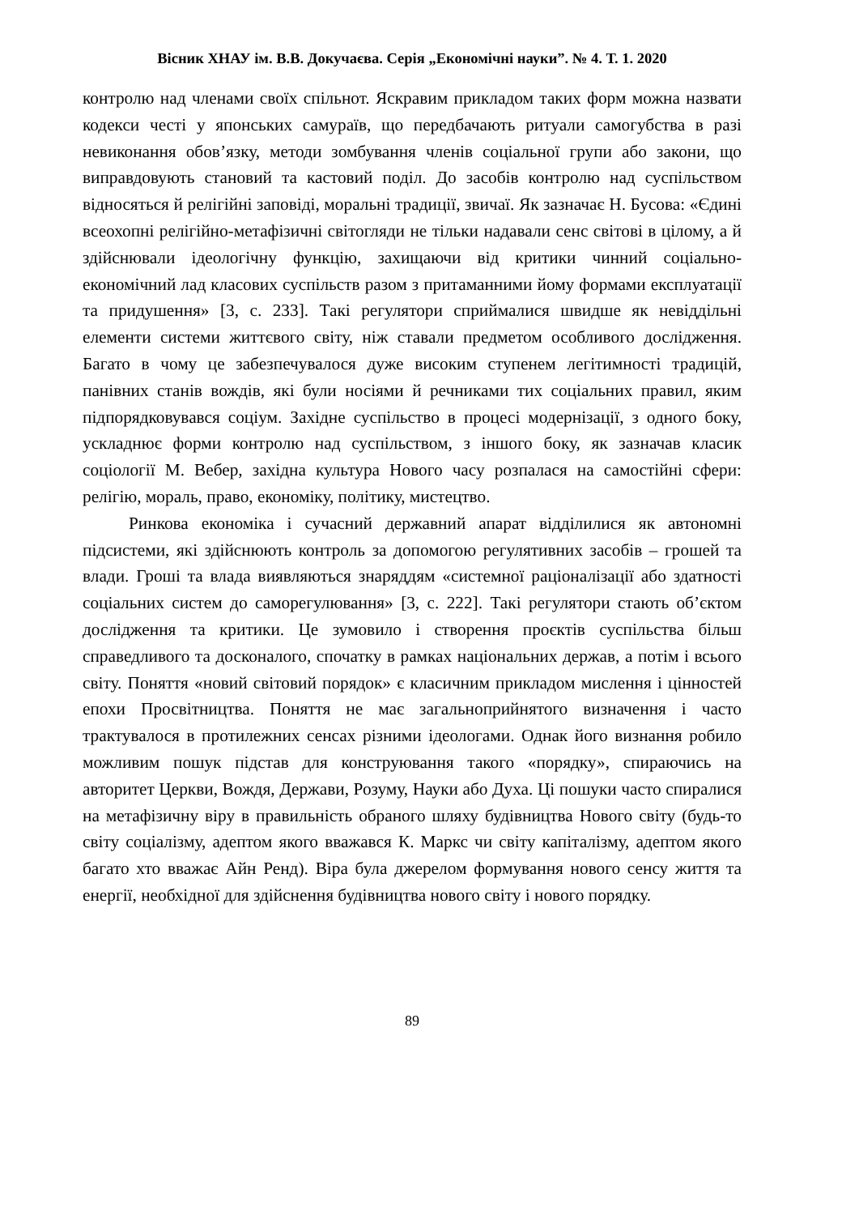Вісник ХНАУ ім. В.В. Докучаєва. Серія „Економічні науки”. № 4. Т. 1. 2020
контролю над членами своїх спільнот. Яскравим прикладом таких форм можна назвати кодекси честі у японських самураїв, що передбачають ритуали самогубства в разі невиконання обов’язку, методи зомбування членів соціальної групи або закони, що виправдовують становий та кастовий поділ. До засобів контролю над суспільством відносяться й релігійні заповіді, моральні традиції, звичаї. Як зазначає Н. Бусова: «Єдині всеохопні релігійно-метафізичні світогляди не тільки надавали сенс світові в цілому, а й здійснювали ідеологічну функцію, захищаючи від критики чинний соціально-економічний лад класових суспільств разом з притаманними йому формами експлуатації та придушення» [3, с. 233]. Такі регулятори сприймалися швидше як невіддільні елементи системи життєвого світу, ніж ставали предметом особливого дослідження. Багато в чому це забезпечувалося дуже високим ступенем легітимності традицій, панівних станів вождів, які були носіями й речниками тих соціальних правил, яким підпорядковувався соціум. Західне суспільство в процесі модернізації, з одного боку, ускладнює форми контролю над суспільством, з іншого боку, як зазначав класик соціології М. Вебер, західна культура Нового часу розпалася на самостійні сфери: релігію, мораль, право, економіку, політику, мистецтво.
Ринкова економіка і сучасний державний апарат відділилися як автономні підсистеми, які здійснюють контроль за допомогою регулятивних засобів – грошей та влади. Гроші та влада виявляються знаряддям «системної раціоналізації або здатності соціальних систем до саморегулювання» [3, с. 222]. Такі регулятори стають об’єктом дослідження та критики. Це зумовило і створення проєктів суспільства більш справедливого та досконалого, спочатку в рамках національних держав, а потім і всього світу. Поняття «новий світовий порядок» є класичним прикладом мислення і цінностей епохи Просвітництва. Поняття не має загальноприйнятого визначення і часто трактувалося в протилежних сенсах різними ідеологами. Однак його визнання робило можливим пошук підстав для конструювання такого «порядку», спираючись на авторитет Церкви, Вождя, Держави, Розуму, Науки або Духа. Ці пошуки часто спиралися на метафізичну віру в правильність обраного шляху будівництва Нового світу (будь-то світу соціалізму, адептом якого вважався К. Маркс чи світу капіталізму, адептом якого багато хто вважає Айн Ренд). Віра була джерелом формування нового сенсу життя та енергії, необхідної для здійснення будівництва нового світу і нового порядку.
89